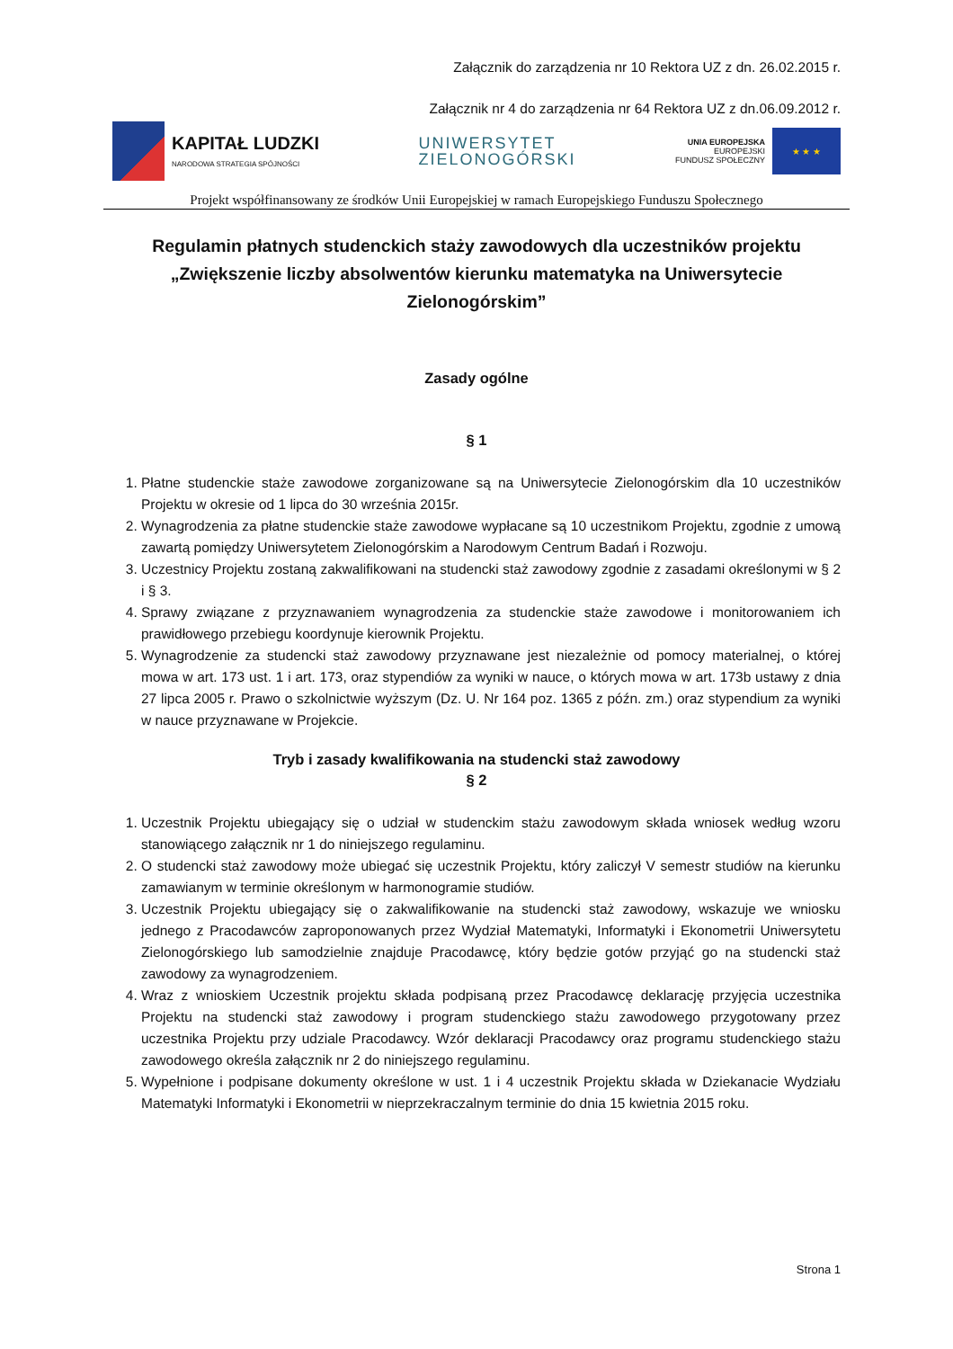Załącznik do zarządzenia nr 10 Rektora UZ z dn. 26.02.2015 r.
Załącznik nr 4 do zarządzenia nr 64 Rektora UZ z dn.06.09.2012 r.
KAPITAŁ LUDZKI
NARODOWA STRATEGIA SPÓJNOŚCI
UNIWERSYTET
ZIELONOGÓRSKI
UNIA EUROPEJSKA
EUROPEJSKI
FUNDUSZ SPOŁECZNY
★ ★ ★
Projekt współfinansowany ze środków Unii Europejskiej w ramach Europejskiego Funduszu Społecznego
Regulamin płatnych studenckich staży zawodowych dla uczestników projektu „Zwiększenie liczby absolwentów kierunku matematyka na Uniwersytecie Zielonogórskim”
Zasady ogólne
§ 1
1. Płatne studenckie staże zawodowe zorganizowane są na Uniwersytecie Zielonogórskim dla 10 uczestników Projektu w okresie od 1 lipca do 30 września 2015r.
2. Wynagrodzenia za płatne studenckie staże zawodowe wypłacane są 10 uczestnikom Projektu, zgodnie z umową zawartą pomiędzy Uniwersytetem Zielonogórskim a Narodowym Centrum Badań i Rozwoju.
3. Uczestnicy Projektu zostaną zakwalifikowani na studencki staż zawodowy zgodnie z zasadami określonymi w § 2 i § 3.
4. Sprawy związane z przyznawaniem wynagrodzenia za studenckie staże zawodowe i monitorowaniem ich prawidłowego przebiegu koordynuje kierownik Projektu.
5. Wynagrodzenie za studencki staż zawodowy przyznawane jest niezależnie od pomocy materialnej, o której mowa w art. 173 ust. 1 i art. 173, oraz stypendiów za wyniki w nauce, o których mowa w art. 173b ustawy z dnia 27 lipca 2005 r. Prawo o szkolnictwie wyższym (Dz. U. Nr 164 poz. 1365 z późn. zm.) oraz stypendium za wyniki w nauce przyznawane w Projekcie.
Tryb i zasady kwalifikowania na studencki staż zawodowy
§ 2
1. Uczestnik Projektu ubiegający się o udział w studenckim stażu zawodowym składa wniosek według wzoru stanowiącego załącznik nr 1 do niniejszego regulaminu.
2. O studencki staż zawodowy może ubiegać się uczestnik Projektu, który zaliczył V semestr studiów na kierunku zamawianym w terminie określonym w harmonogramie studiów.
3. Uczestnik Projektu ubiegający się o zakwalifikowanie na studencki staż zawodowy, wskazuje we wniosku jednego z Pracodawców zaproponowanych przez Wydział Matematyki, Informatyki i Ekonometrii Uniwersytetu Zielonogórskiego lub samodzielnie znajduje Pracodawcę, który będzie gotów przyjąć go na studencki staż zawodowy za wynagrodzeniem.
4. Wraz z wnioskiem Uczestnik projektu składa podpisaną przez Pracodawcę deklarację przyjęcia uczestnika Projektu na studencki staż zawodowy i program studenckiego stażu zawodowego przygotowany przez uczestnika Projektu przy udziale Pracodawcy. Wzór deklaracji Pracodawcy oraz programu studenckiego stażu zawodowego określa załącznik nr 2 do niniejszego regulaminu.
5. Wypełnione i podpisane dokumenty określone w ust. 1 i 4 uczestnik Projektu składa w Dziekanacie Wydziału Matematyki Informatyki i Ekonometrii w nieprzekraczalnym terminie do dnia 15 kwietnia 2015 roku.
Strona 1